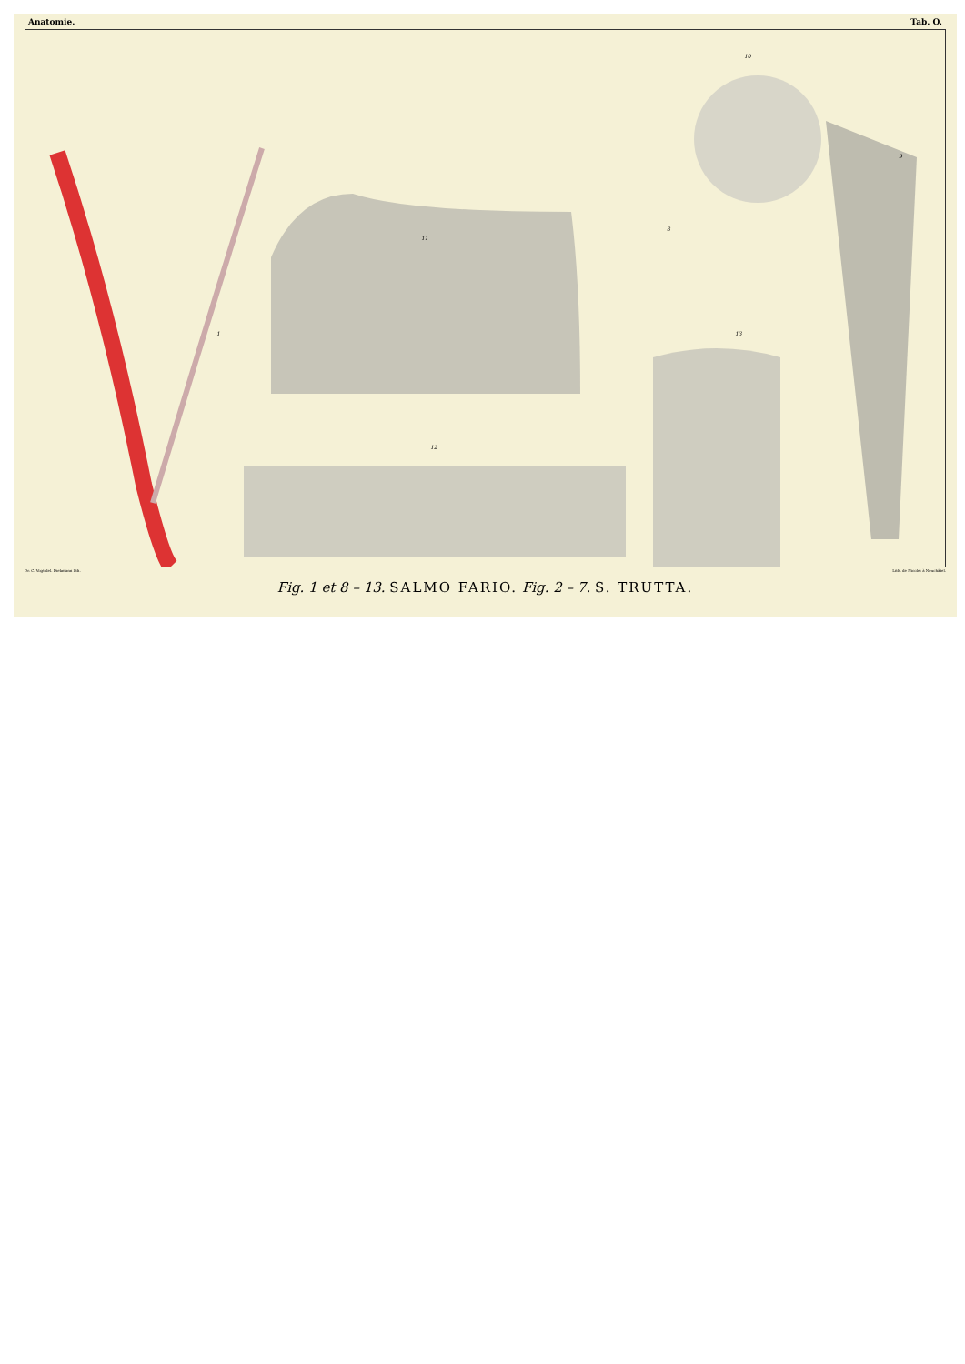Anatomie. Tab. O.
1
11
8
12
13
10
9
Dr. C. Vogt del. Diekmann lith. Lith. de Nicolet à Neuchâtel.
Fig. 1 et 8 – 13. SALMO FARIO. Fig. 2 – 7. S. TRUTTA.